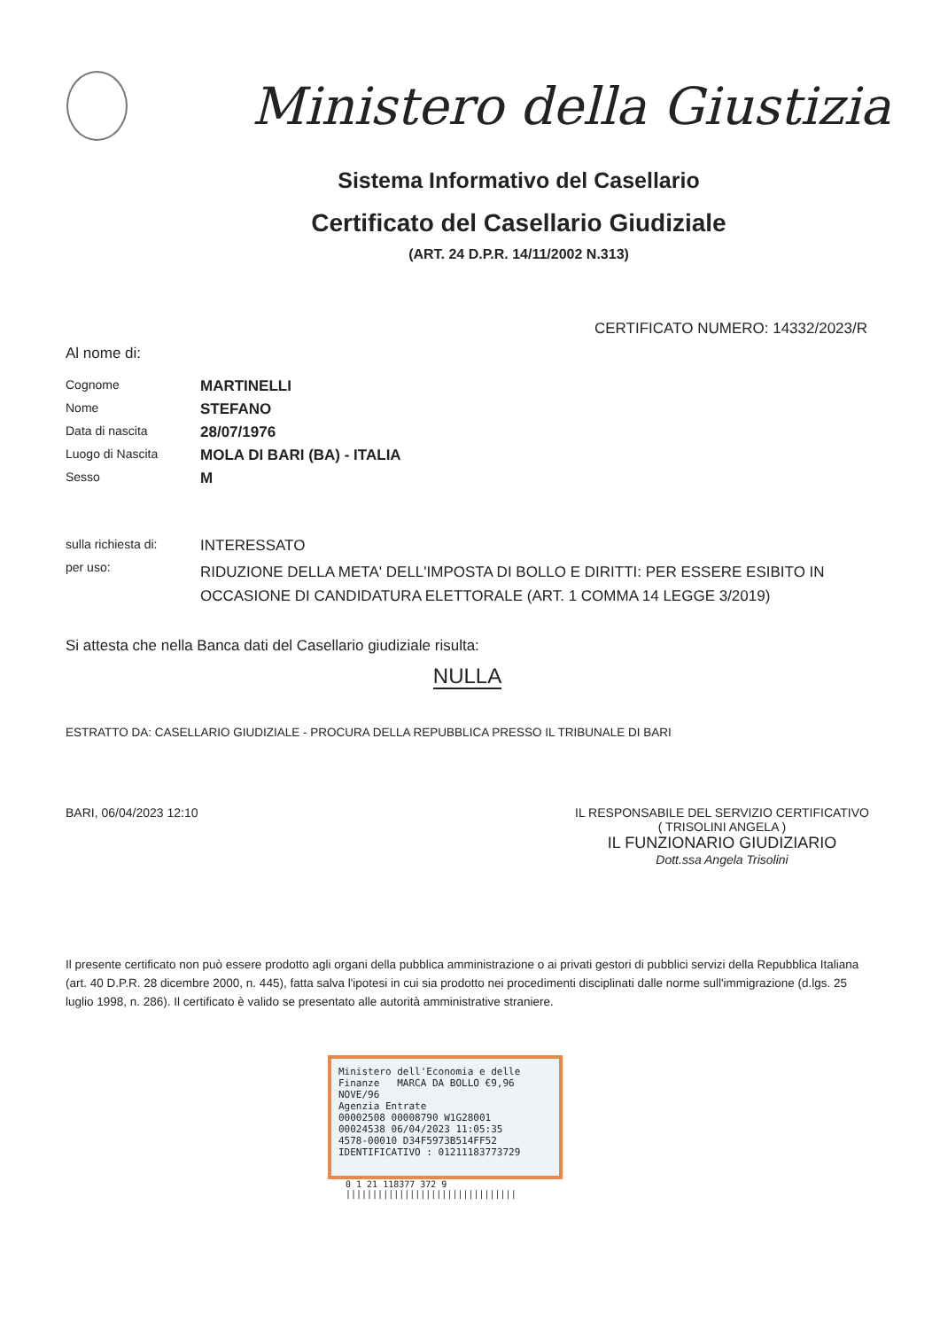Ministero della Giustizia
Sistema Informativo del Casellario
Certificato del Casellario Giudiziale
(ART. 24 D.P.R. 14/11/2002 N.313)
CERTIFICATO NUMERO: 14332/2023/R
Al nome di:
| Cognome | MARTINELLI |
| Nome | STEFANO |
| Data di nascita | 28/07/1976 |
| Luogo di Nascita | MOLA DI BARI (BA) - ITALIA |
| Sesso | M |
| sulla richiesta di: | INTERESSATO |
| per uso: | RIDUZIONE DELLA META' DELL'IMPOSTA DI BOLLO E DIRITTI: PER ESSERE ESIBITO IN OCCASIONE DI CANDIDATURA ELETTORALE (ART. 1 COMMA 14 LEGGE 3/2019) |
Si attesta che nella Banca dati del Casellario giudiziale risulta:
NULLA
ESTRATTO DA: CASELLARIO GIUDIZIALE - PROCURA DELLA REPUBBLICA PRESSO IL TRIBUNALE DI BARI
BARI, 06/04/2023 12:10 IL RESPONSABILE DEL SERVIZIO CERTIFICATIVO
( TRISOLINI ANGELA )
IL FUNZIONARIO GIUDIZIARIO
Dott.ssa Angela Trisolini
Il presente certificato non può essere prodotto agli organi della pubblica amministrazione o ai privati gestori di pubblici servizi della Repubblica Italiana (art. 40 D.P.R. 28 dicembre 2000, n. 445), fatta salva l'ipotesi in cui sia prodotto nei procedimenti disciplinati dalle norme sull'immigrazione (d.lgs. 25 luglio 1998, n. 286). Il certificato è valido se presentato alle autorità amministrative straniere.
Ministero dell'Economia e delle Finanze MARCA DA BOLLO €9,96 NOVE/96
Agenzia Entrate
00002508 00008790 W1G28001
00024538 06/04/2023 11:05:35
4578-00010 D34F5973B514FF52
IDENTIFICATIVO : 01211183773729
0 1 21 118377 372 9
||||||||||||||||||||||||||||||||